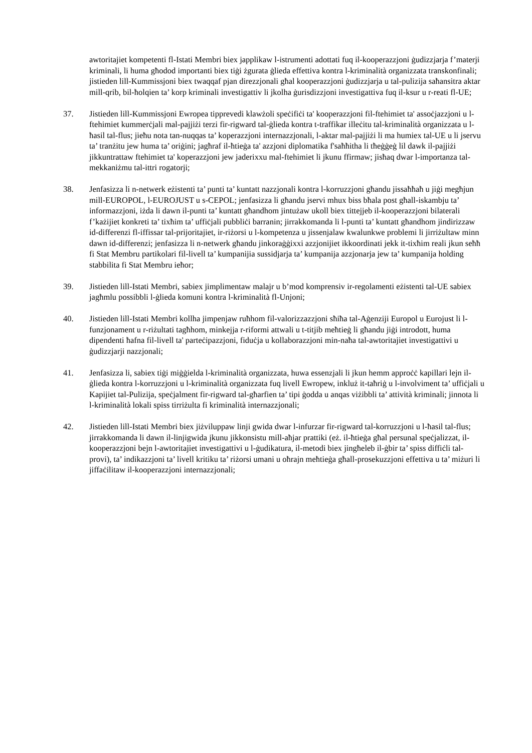awtoritajiet kompetenti fl-Istati Membri biex japplikaw l-istrumenti adottati fuq il-kooperazzjoni ġudizzjarja f’materji kriminali, li huma għodod importanti biex tiġi żgurata ġlieda effettiva kontra l-kriminalità organizzata transkonfinali; jistieden lill-Kummissjoni biex twaqqaf pjan direzzjonali għal kooperazzjoni ġudizzjarja u tal-pulizija saħansitra aktar mill-qrib, bil-ħolqien ta’ korp kriminali investigattiv li jkolha ġurisdizzjoni investigattiva fuq il-ksur u r-reati fl-UE;
37. Jistieden lill-Kummissjoni Ewropea tipprevedi klawżoli speċifiċi ta' kooperazzjoni fil-ftehimiet ta' assoċjazzjoni u l-ftehimiet kummerċjali mal-pajjiżi terzi fir-rigward tal-ġlieda kontra t-traffikar illeċitu tal-kriminalità organizzata u l-ħasil tal-flus; jieħu nota tan-nuqqas ta’ koperazzjoni internazzjonali, l-aktar mal-pajjiżi li ma humiex tal-UE u li jservu ta’ tranżitu jew huma ta’ oriġini; jagħraf il-ħtieġa ta' azzjoni diplomatika f'saħħitha li tħeġġeġ lil dawk il-pajjiżi jikkuntrattaw ftehimiet ta' koperazzjoni jew jaderixxu mal-ftehimiet li jkunu ffirmaw; jisħaq dwar l-importanza tal-mekkaniżmu tal-ittri rogatorji;
38. Jenfasizza li n-netwerk eżistenti ta’ punti ta’ kuntatt nazzjonali kontra l-korruzzjoni għandu jissaħħaħ u jiġi megħjun mill-EUROPOL, l-EUROJUST u s-CEPOL; jenfasizza li għandu jservi mhux biss bħala post għall-iskambju ta’ informazzjoni, iżda li dawn il-punti ta’ kuntatt għandhom jintużaw ukoll biex tittejjeb il-kooperazzjoni bilaterali f’każijiet konkreti ta’ tixħim ta’ uffiċjali pubbliċi barranin; jirrakkomanda li l-punti ta’ kuntatt għandhom jindirizzaw id-differenzi fl-iffissar tal-prijoritajiet, ir-riżorsi u l-kompetenza u jissenjalaw kwalunkwe problemi li jirriżultaw minn dawn id-differenzi; jenfasizza li n-netwerk għandu jinkoraġġixxi azzjonijiet ikkoordinati jekk it-tixħim reali jkun seħħ fi Stat Membru partikolari fil-livell ta’ kumpanijia sussidjarja ta’ kumpanija azzjonarja jew ta’ kumpanija holding stabbilita fi Stat Membru ieħor;
39. Jistieden lill-Istati Membri, sabiex jimplimentaw malajr u b’mod komprensiv ir-regolamenti eżistenti tal-UE sabiex jagħmlu possibbli l-ġlieda komuni kontra l-kriminalità fl-Unjoni;
40. Jistieden lill-Istati Membri kollha jimpenjaw ruħhom fil-valorizzazzjoni sħiħa tal-Aġenziji Europol u Eurojust li l-funzjonament u r-riżultati tagħhom, minkejja r-riformi attwali u t-titjib meħtieġ li għandu jiġi introdott, huma dipendenti ħafna fil-livell ta' parteċipazzjoni, fiduċja u kollaborazzjoni min-naħa tal-awtoritajiet investigattivi u ġudizzjarji nazzjonali;
41. Jenfasizza li, sabiex tiġi miġġielda l-kriminalità organizzata, huwa essenzjali li jkun hemm approċċ kapillari lejn il-ġlieda kontra l-korruzzjoni u l-kriminalità organizzata fuq livell Ewropew, inkluż it-taħriġ u l-involviment ta’ uffiċjali u Kapijiet tal-Pulizija, speċjalment fir-rigward tal-għarfien ta’ tipi ġodda u anqas viżibbli ta’ attività kriminali; jinnota li l-kriminalità lokali spiss tirriżulta fi kriminalità internazzjonali;
42. Jistieden lill-Istati Membri biex jiżviluppaw linji gwida dwar l-infurzar fir-rigward tal-korruzzjoni u l-ħasil tal-flus; jirrakkomanda li dawn il-linjigwida jkunu jikkonsistu mill-aħjar prattiki (eż. il-ħtieġa għal persunal speċjalizzat, il-kooperazzjoni bejn l-awtoritajiet investigattivi u l-ġudikatura, il-metodi biex jingħeleb il-ġbir ta’ spiss diffiċli tal-provi), ta’ indikazzjoni ta’ livell kritiku ta’ riżorsi umani u oħrajn meħtieġa għall-prosekuzzjoni effettiva u ta’ miżuri li jiffaċilitaw il-kooperazzjoni internazzjonali;